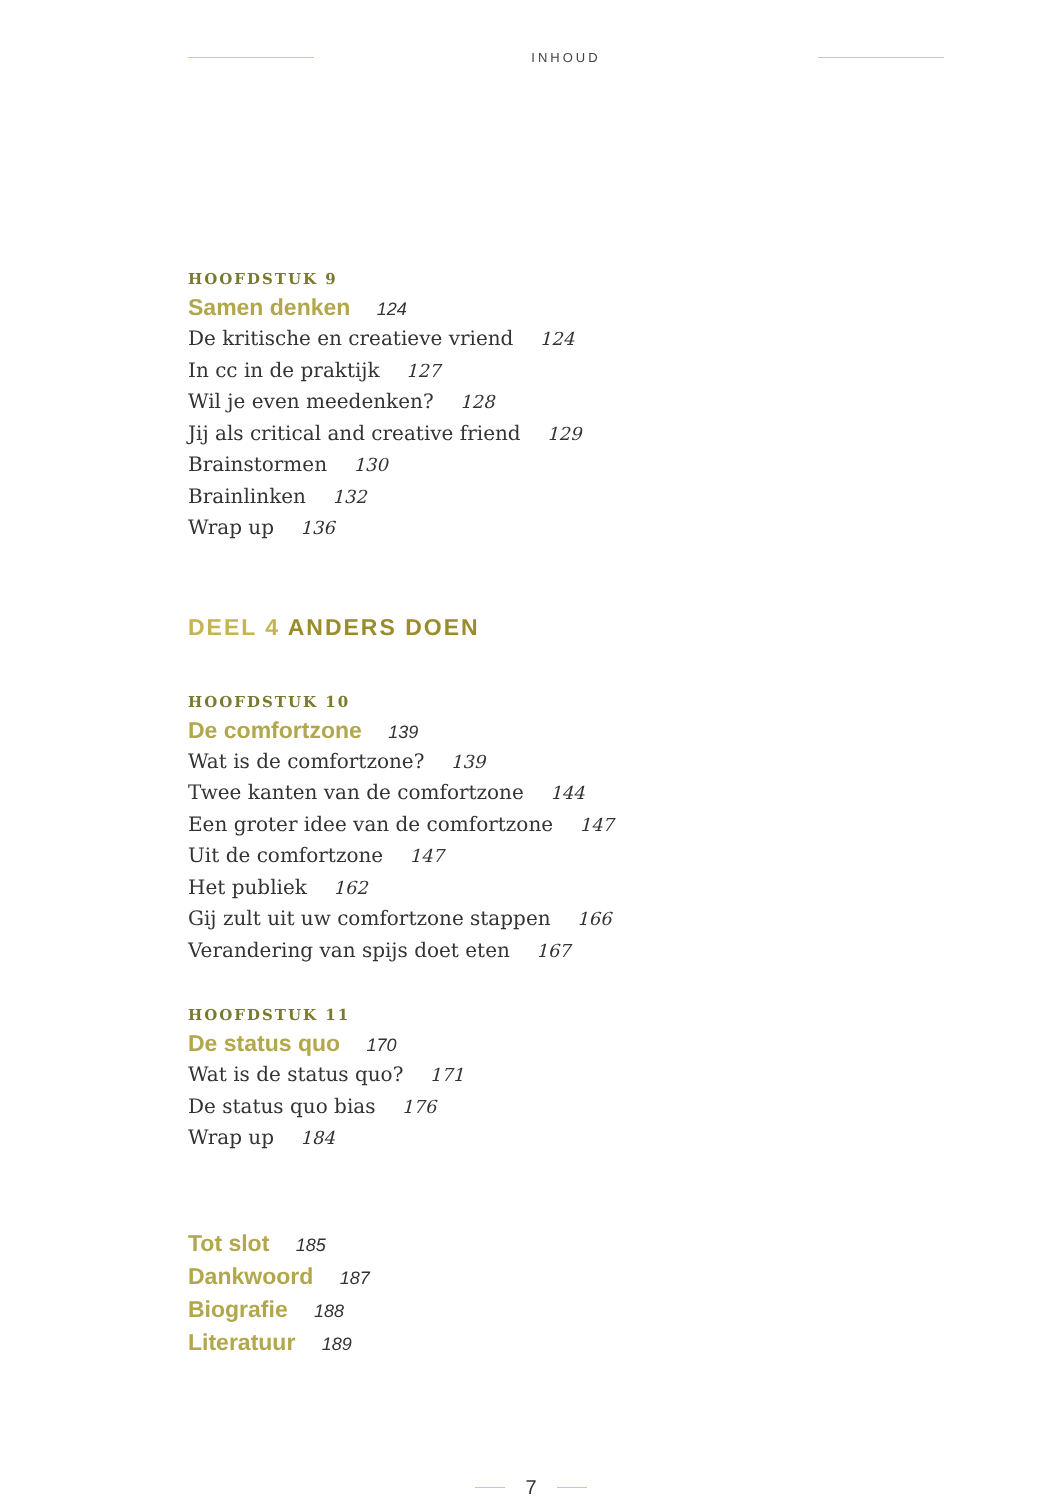INHOUD
HOOFDSTUK 9
Samen denken 124
De kritische en creatieve vriend 124
In cc in de praktijk 127
Wil je even meedenken? 128
Jij als critical and creative friend 129
Brainstormen 130
Brainlinken 132
Wrap up 136
DEEL 4 ANDERS DOEN
HOOFDSTUK 10
De comfortzone 139
Wat is de comfortzone? 139
Twee kanten van de comfortzone 144
Een groter idee van de comfortzone 147
Uit de comfortzone 147
Het publiek 162
Gij zult uit uw comfortzone stappen 166
Verandering van spijs doet eten 167
HOOFDSTUK 11
De status quo 170
Wat is de status quo? 171
De status quo bias 176
Wrap up 184
Tot slot 185
Dankwoord 187
Biografie 188
Literatuur 189
7